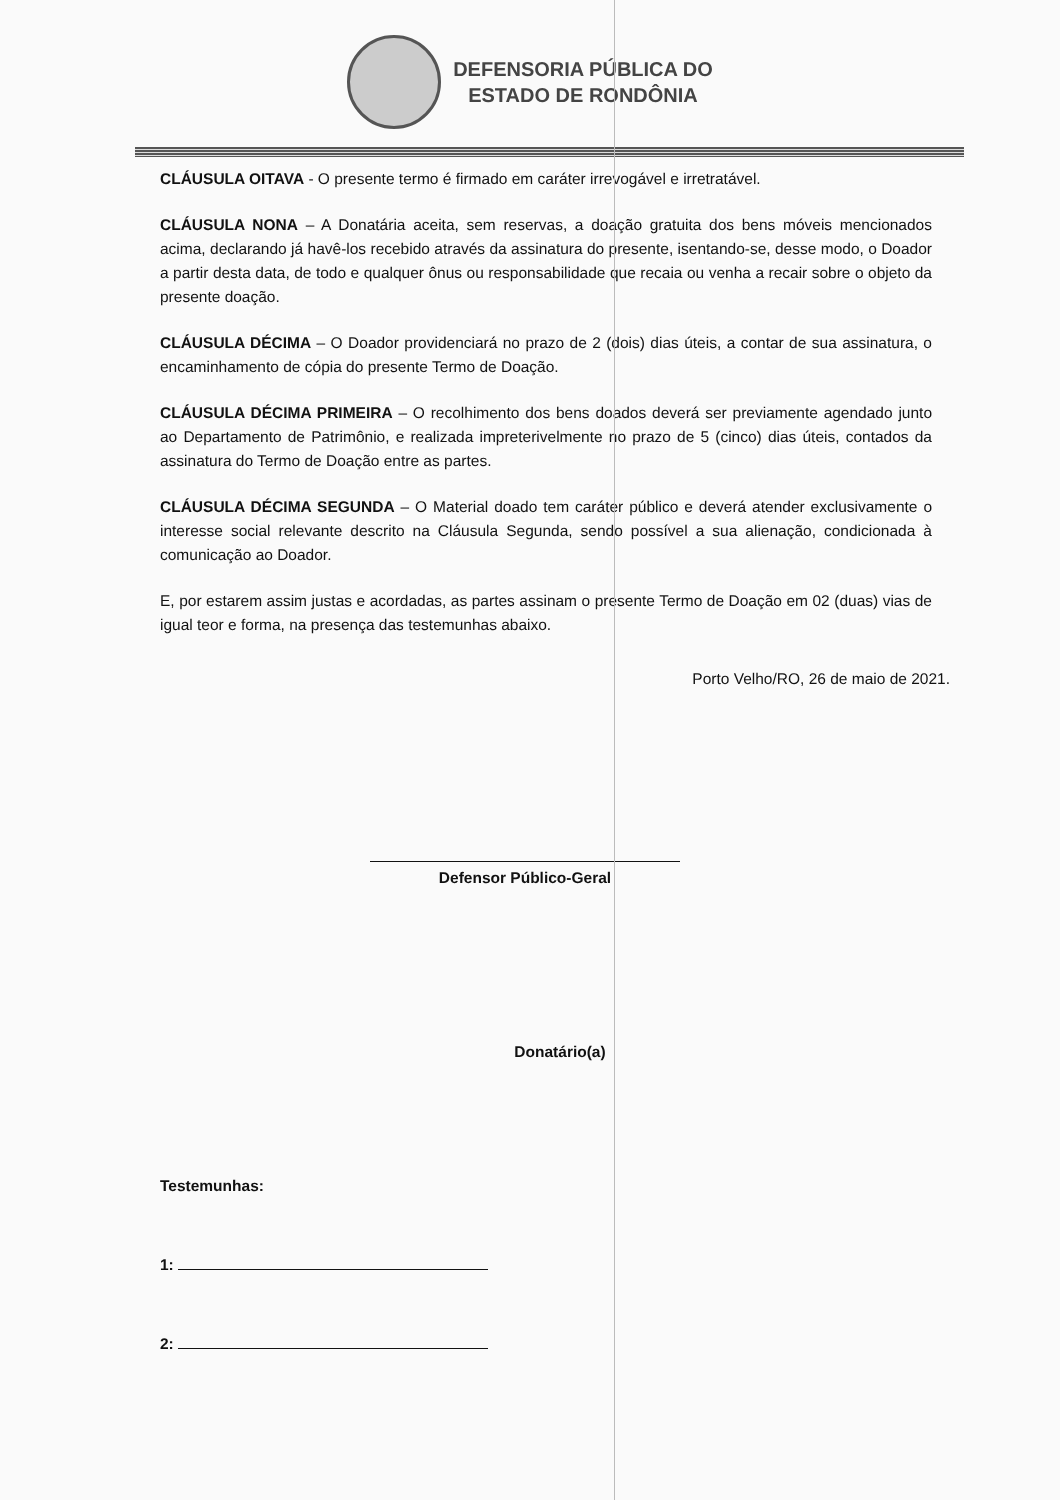DEFENSORIA PÚBLICA DO
ESTADO DE RONDÔNIA
CLÁUSULA OITAVA - O presente termo é firmado em caráter irrevogável e irretratável.
CLÁUSULA NONA – A Donatária aceita, sem reservas, a doação gratuita dos bens móveis mencionados acima, declarando já havê-los recebido através da assinatura do presente, isentando-se, desse modo, o Doador a partir desta data, de todo e qualquer ônus ou responsabilidade que recaia ou venha a recair sobre o objeto da presente doação.
CLÁUSULA DÉCIMA – O Doador providenciará no prazo de 2 (dois) dias úteis, a contar de sua assinatura, o encaminhamento de cópia do presente Termo de Doação.
CLÁUSULA DÉCIMA PRIMEIRA – O recolhimento dos bens doados deverá ser previamente agendado junto ao Departamento de Patrimônio, e realizada impreterivelmente no prazo de 5 (cinco) dias úteis, contados da assinatura do Termo de Doação entre as partes.
CLÁUSULA DÉCIMA SEGUNDA – O Material doado tem caráter público e deverá atender exclusivamente o interesse social relevante descrito na Cláusula Segunda, sendo possível a sua alienação, condicionada à comunicação ao Doador.
E, por estarem assim justas e acordadas, as partes assinam o presente Termo de Doação em 02 (duas) vias de igual teor e forma, na presença das testemunhas abaixo.
Porto Velho/RO, 26 de maio de 2021.
Defensor Público-Geral
Donatário(a)
Testemunhas:
1:
2: